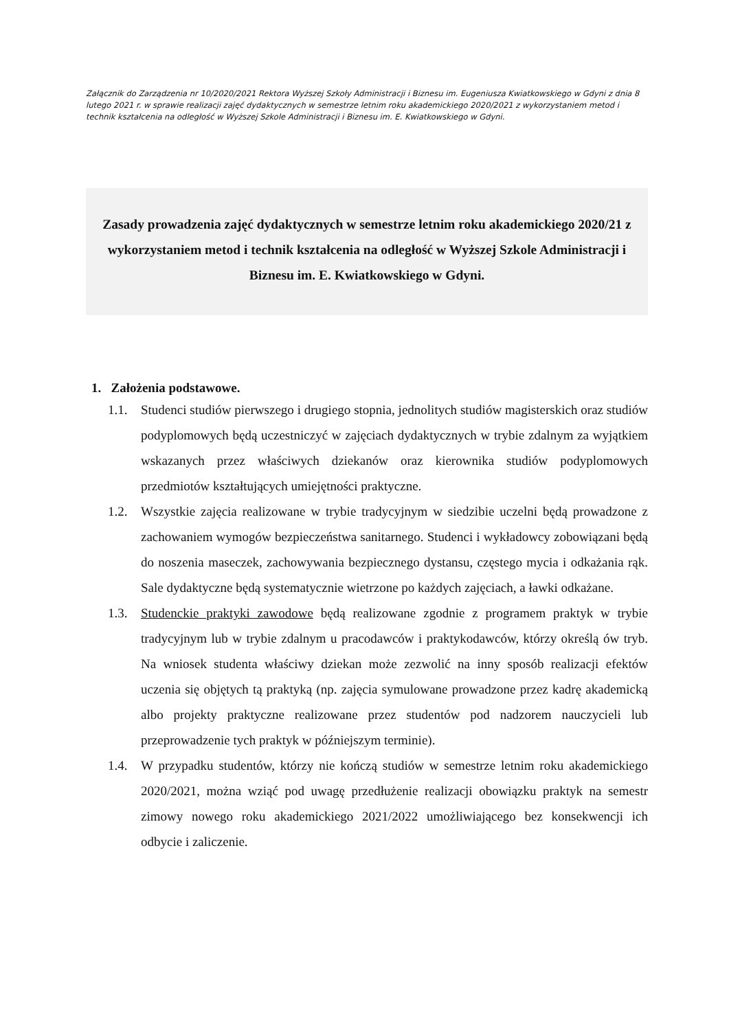Załącznik do Zarządzenia nr 10/2020/2021 Rektora Wyższej Szkoły Administracji i Biznesu im. Eugeniusza Kwiatkowskiego w Gdyni z dnia 8 lutego 2021 r. w sprawie realizacji zajęć dydaktycznych w semestrze letnim roku akademickiego 2020/2021 z wykorzystaniem metod i technik kształcenia na odległość w Wyższej Szkole Administracji i Biznesu im. E. Kwiatkowskiego w Gdyni.
Zasady prowadzenia zajęć dydaktycznych w semestrze letnim roku akademickiego 2020/21 z wykorzystaniem metod i technik kształcenia na odległość w Wyższej Szkole Administracji i Biznesu im. E. Kwiatkowskiego w Gdyni.
1. Założenia podstawowe.
1.1. Studenci studiów pierwszego i drugiego stopnia, jednolitych studiów magisterskich oraz studiów podyplomowych będą uczestniczyć w zajęciach dydaktycznych w trybie zdalnym za wyjątkiem wskazanych przez właściwych dziekanów oraz kierownika studiów podyplomowych przedmiotów kształtujących umiejętności praktyczne.
1.2. Wszystkie zajęcia realizowane w trybie tradycyjnym w siedzibie uczelni będą prowadzone z zachowaniem wymogów bezpieczeństwa sanitarnego. Studenci i wykładowcy zobowiązani będą do noszenia maseczek, zachowywania bezpiecznego dystansu, częstego mycia i odkażania rąk. Sale dydaktyczne będą systematycznie wietrzone po każdych zajęciach, a ławki odkażane.
1.3. Studenckie praktyki zawodowe będą realizowane zgodnie z programem praktyk w trybie tradycyjnym lub w trybie zdalnym u pracodawców i praktykodawców, którzy określą ów tryb. Na wniosek studenta właściwy dziekan może zezwolić na inny sposób realizacji efektów uczenia się objętych tą praktyką (np. zajęcia symulowane prowadzone przez kadrę akademicką albo projekty praktyczne realizowane przez studentów pod nadzorem nauczycieli lub przeprowadzenie tych praktyk w późniejszym terminie).
1.4. W przypadku studentów, którzy nie kończą studiów w semestrze letnim roku akademickiego 2020/2021, można wziąć pod uwagę przedłużenie realizacji obowiązku praktyk na semestr zimowy nowego roku akademickiego 2021/2022 umożliwiającego bez konsekwencji ich odbycie i zaliczenie.